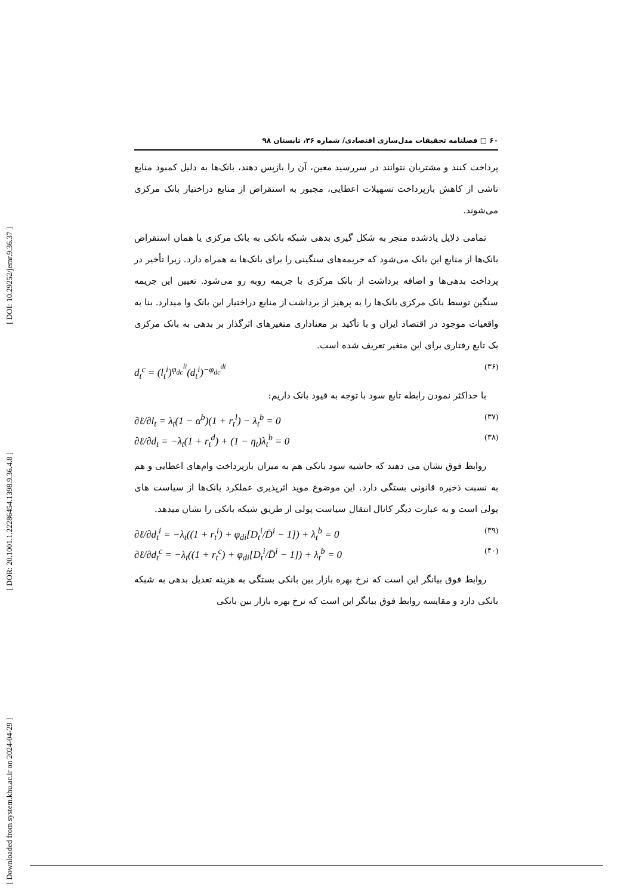[ DOI: 10.29252/jemr.9.36.37 ]
[ DOR: 20.1001.1.22286454.1398.9.36.4.8 ]
[ Downloaded from system.khu.ac.ir on 2024-04-29 ]
۶۰ □ فصلنامه تحقیقات مدل‌سازی اقتصادی/ شماره ۳۶، تابستان ۹۸
پرداخت کنند و مشتریان نتوانند در سررسید معین، آن را بازپس دهند، بانک‌ها به دلیل کمبود منابع ناشی از کاهش بازپرداخت تسهیلات اعطایی، مجبور به استقراض از منابع دراختیار بانک مرکزی می‌شوند.
تمامی دلایل یادشده منجر به شکل گیری بدهی شبکه بانکی به بانک مرکزی یا همان استقراض بانک‌ها از منابع این بانک می‌شود که جریمه‌های سنگینی را برای بانک‌ها به همراه دارد. زیرا تأخیر در پرداخت بدهی‌ها و اضافه برداشت از بانک مرکزی با جریمه روبه رو می‌شود. تعیین این جریمه سنگین توسط بانک مرکزی بانک‌ها را به پرهیز از برداشت از منابع دراختیار این بانک وا میدارد. بنا به واقعیات موجود در اقتصاد ایران و با تأکید بر معناداری متغیرهای اثرگذار بر بدهی به بانک مرکزی یک تابع رفتاری برای این متغیر تعریف شده است.
d<sub>t</sub><sup>c</sup> = (l<sub>t</sub><sup>i</sup>)<sup>φ<sub>dc</sub><sup>li</sup></sup>(d<sub>t</sub><sup>i</sup>)<sup>−φ<sub>dc</sub><sup>di</sup></sup> (۳۶)
با حداکثر نمودن رابطه تابع سود با توجه به قیود بانک داریم:
∂ℓ/∂l<sub>t</sub> = λ<sub>t</sub>(1 − α<sup>b</sup>)(1 + r<sub>t</sub><sup>l</sup>) − λ<sub>t</sub><sup>b</sup> = 0 (۳۷)
∂ℓ/∂d<sub>t</sub> = −λ<sub>t</sub>(1 + r<sub>t</sub><sup>d</sup>) + (1 − η<sub>t</sub>)λ<sub>t</sub><sup>b</sup> = 0 (۳۸)
روابط فوق نشان می دهند که حاشیه سود بانکی هم به میزان بازپرداخت وام‌های اعطایی و هم به نسبت ذخیره قانونی بستگی دارد. این موضوع موید اثرپذیری عملکرد بانک‌ها از سیاست های پولی است و به عبارت دیگر کانال انتقال سیاست پولی از طریق شبکه بانکی را نشان میدهد.
∂ℓ/∂d<sub>t</sub><sup>i</sup> = −λ<sub>t</sub>((1 + r<sub>t</sub><sup>i</sup>) + φ<sub>di</sub>[D<sub>t</sub><sup>i</sup>/D̄<sup>i</sup> − 1]) + λ<sub>t</sub><sup>b</sup> = 0 (۳۹)
∂ℓ/∂d<sub>t</sub><sup>c</sup> = −λ<sub>t</sub>((1 + r<sub>t</sub><sup>c</sup>) + φ<sub>di</sub>[D<sub>t</sub><sup>i</sup>/D̄<sup>i</sup> − 1]) + λ<sub>t</sub><sup>b</sup> = 0 (۴۰)
روابط فوق بیانگر این است که نرخ بهره بازار بین بانکی بستگی به هزینه تعدیل بدهی به شبکه بانکی دارد و مقایسه روابط فوق بیانگر این است که نرخ بهره بازار بین بانکی